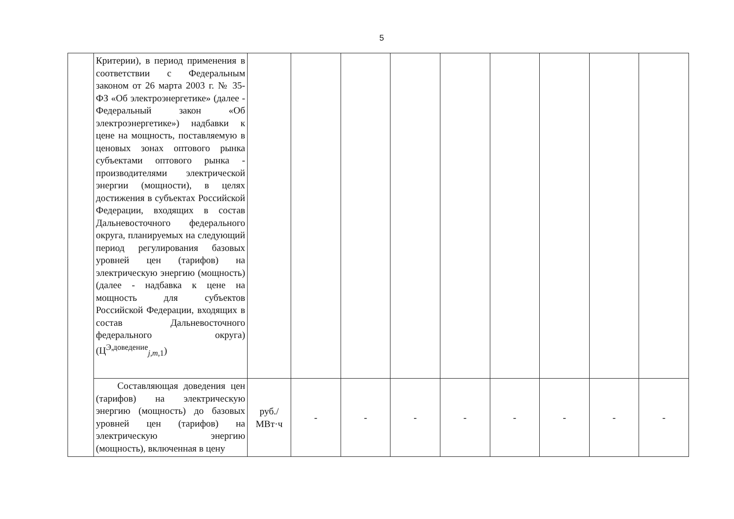5
| | Критерии), в период применения в соответствии с Федеральным законом от 26 марта 2003 г. № 35-ФЗ «Об электроэнергетике» (далее - Федеральный закон «Об электроэнергетике») надбавки к цене на мощность, поставляемую в ценовых зонах оптового рынка субъектами оптового рынка - производителями электрической энергии (мощности), в целях достижения в субъектах Российской Федерации, входящих в состав Дальневосточного федерального округа, планируемых на следующий период регулирования базовых уровней цен (тарифов) на электрическую энергию (мощность) (далее - надбавка к цене на мощность для субъектов Российской Федерации, входящих в состав Дальневосточного федерального округа) (Ц<sup>Э,доведение</sup><sub>j,m,1</sub>) | | | | | | | | | |
| | Составляющая доведения цен (тарифов) на электрическую энергию (мощность) до базовых уровней цен (тарифов) на электрическую энергию (мощность), включенная в цену | руб./ МВт·ч | - | - | - | - | - | - | - | - |